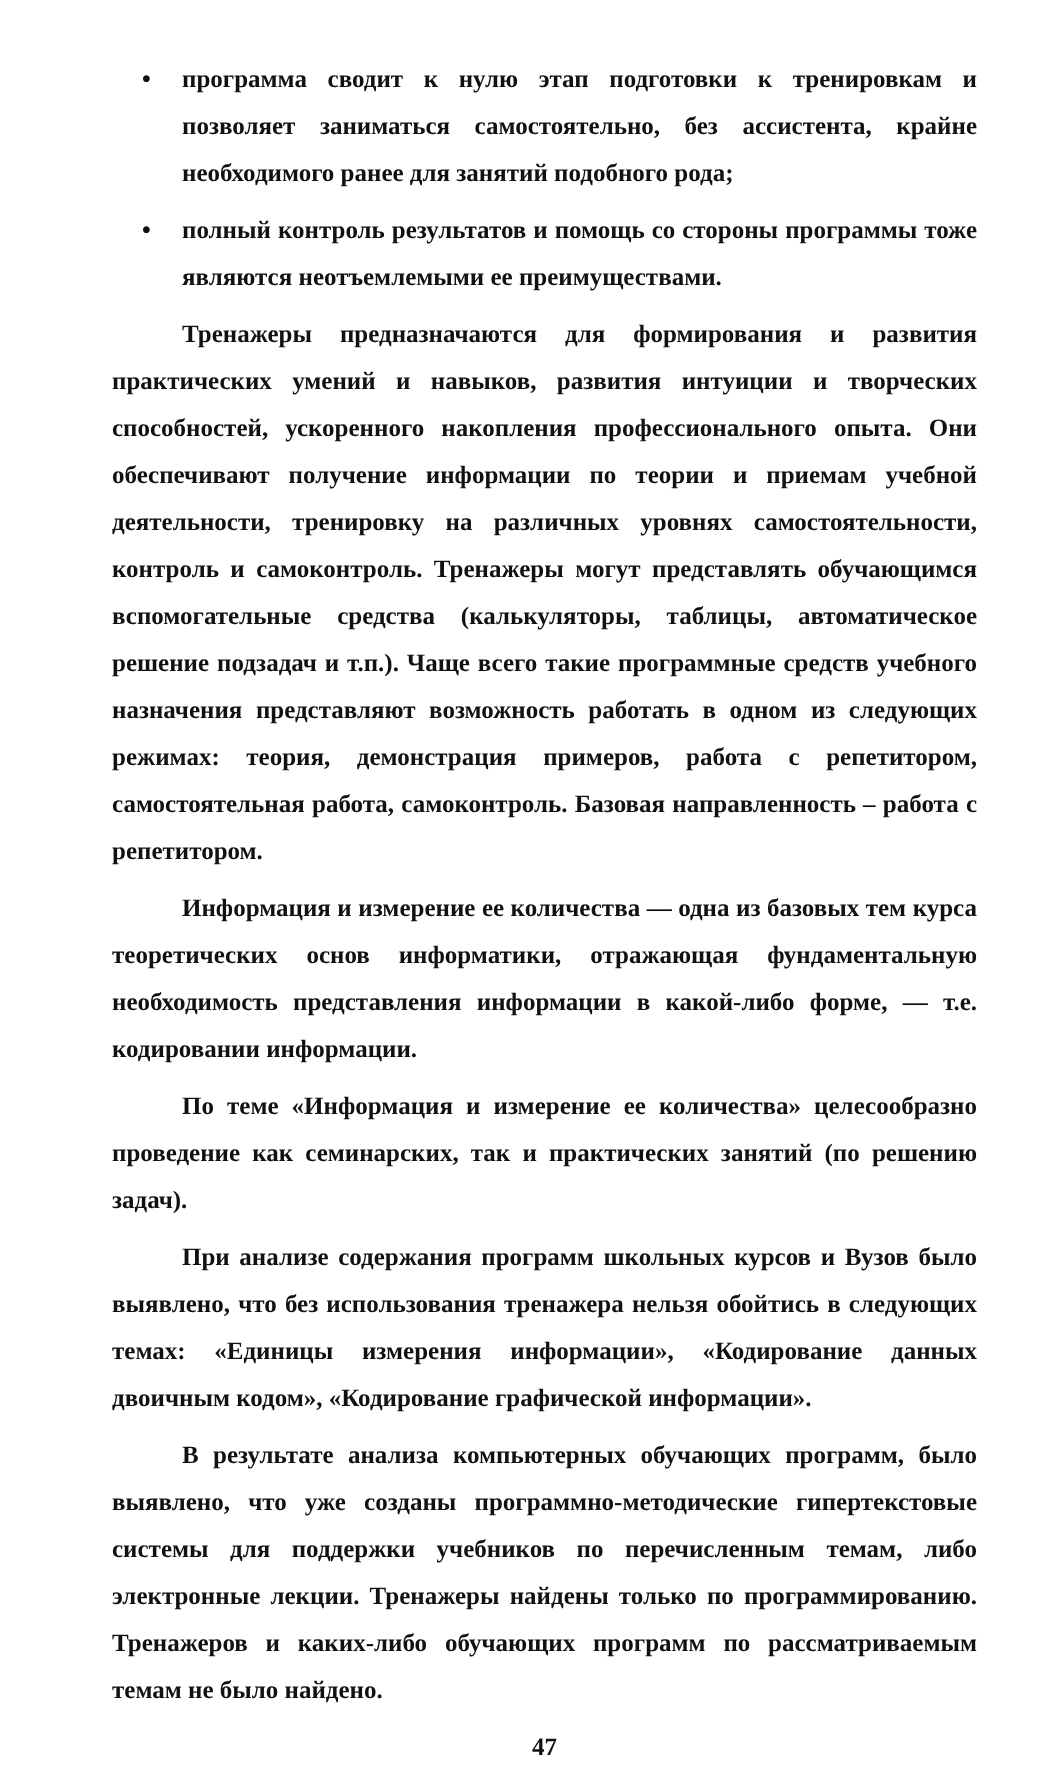• программа сводит к нулю этап подготовки к тренировкам и позволяет заниматься самостоятельно, без ассистента, крайне необходимого ранее для занятий подобного рода;
• полный контроль результатов и помощь со стороны программы тоже являются неотъемлемыми ее преимуществами.
Тренажеры предназначаются для формирования и развития практических умений и навыков, развития интуиции и творческих способностей, ускоренного накопления профессионального опыта. Они обеспечивают получение информации по теории и приемам учебной деятельности, тренировку на различных уровнях самостоятельности, контроль и самоконтроль. Тренажеры могут представлять обучающимся вспомогательные средства (калькуляторы, таблицы, автоматическое решение подзадач и т.п.). Чаще всего такие программные средств учебного назначения представляют возможность работать в одном из следующих режимах: теория, демонстрация примеров, работа с репетитором, самостоятельная работа, самоконтроль. Базовая направленность – работа с репетитором.
Информация и измерение ее количества — одна из базовых тем курса теоретических основ информатики, отражающая фундаментальную необходимость представления информации в какой-либо форме, — т.е. кодировании информации.
По теме «Информация и измерение ее количества» целесообразно проведение как семинарских, так и практических занятий (по решению задач).
При анализе содержания программ школьных курсов и Вузов было выявлено, что без использования тренажера нельзя обойтись в следующих темах: «Единицы измерения информации», «Кодирование данных двоичным кодом», «Кодирование графической информации».
В результате анализа компьютерных обучающих программ, было выявлено, что уже созданы программно-методические гипертекстовые системы для поддержки учебников по перечисленным темам, либо электронные лекции. Тренажеры найдены только по программированию. Тренажеров и каких-либо обучающих программ по рассматриваемым темам не было найдено.
47